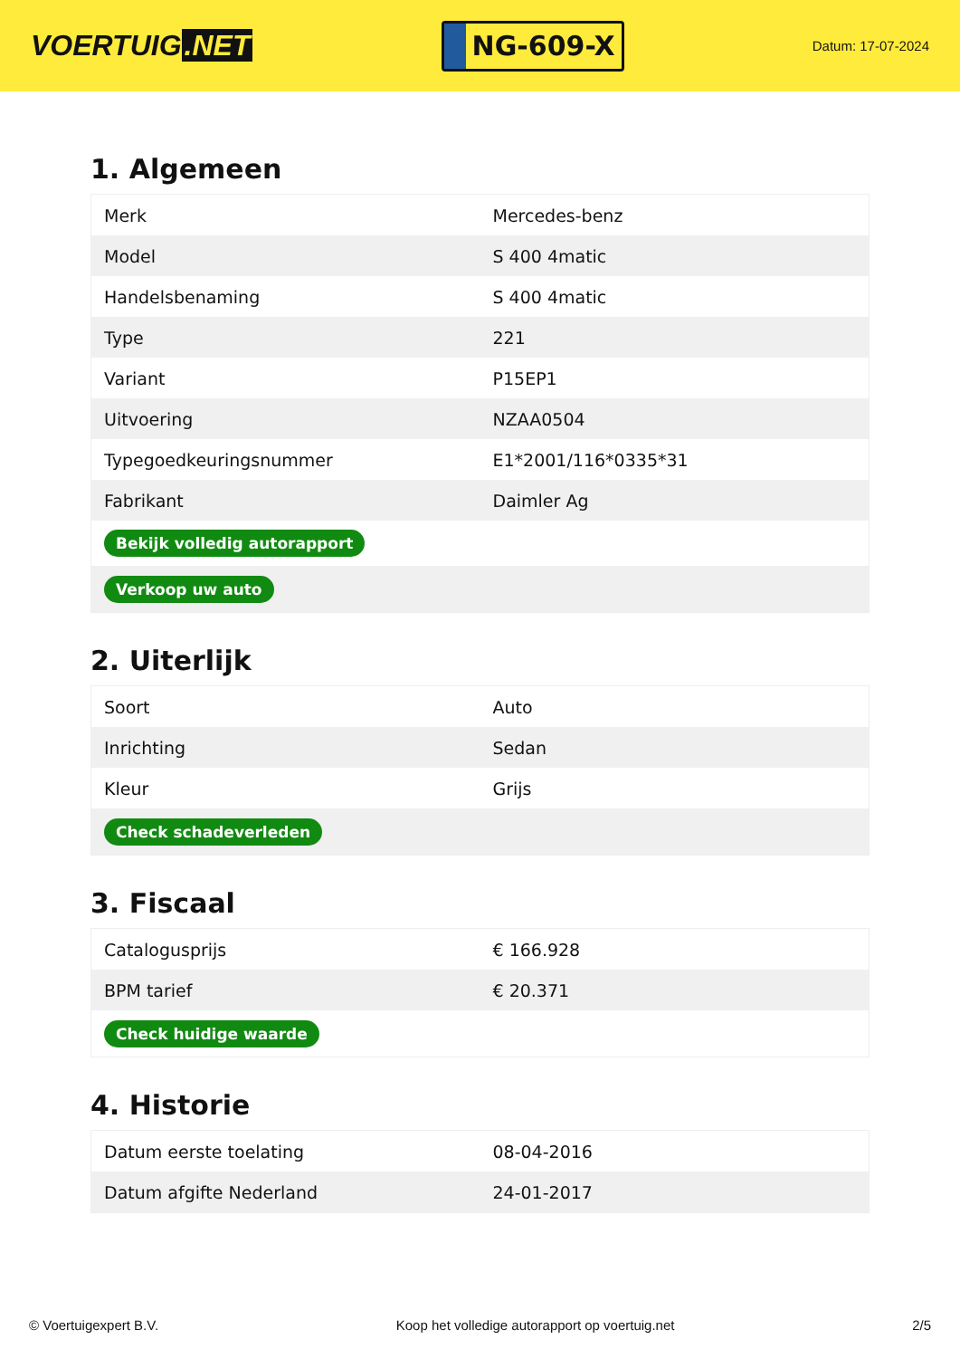VOERTUIG.NET
NG-609-X
Datum: 17-07-2024
1. Algemeen
| Merk | Mercedes-benz |
| Model | S 400 4matic |
| Handelsbenaming | S 400 4matic |
| Type | 221 |
| Variant | P15EP1 |
| Uitvoering | NZAA0504 |
| Typegoedkeuringsnummer | E1*2001/116*0335*31 |
| Fabrikant | Daimler Ag |
| Bekijk volledig autorapport | |
| Verkoop uw auto | |
2. Uiterlijk
| Soort | Auto |
| Inrichting | Sedan |
| Kleur | Grijs |
| Check schadeverleden | |
3. Fiscaal
| Catalogusprijs | € 166.928 |
| BPM tarief | € 20.371 |
| Check huidige waarde | |
4. Historie
| Datum eerste toelating | 08-04-2016 |
| Datum afgifte Nederland | 24-01-2017 |
© Voertuigexpert B.V. Koop het volledige autorapport op voertuig.net 2/5